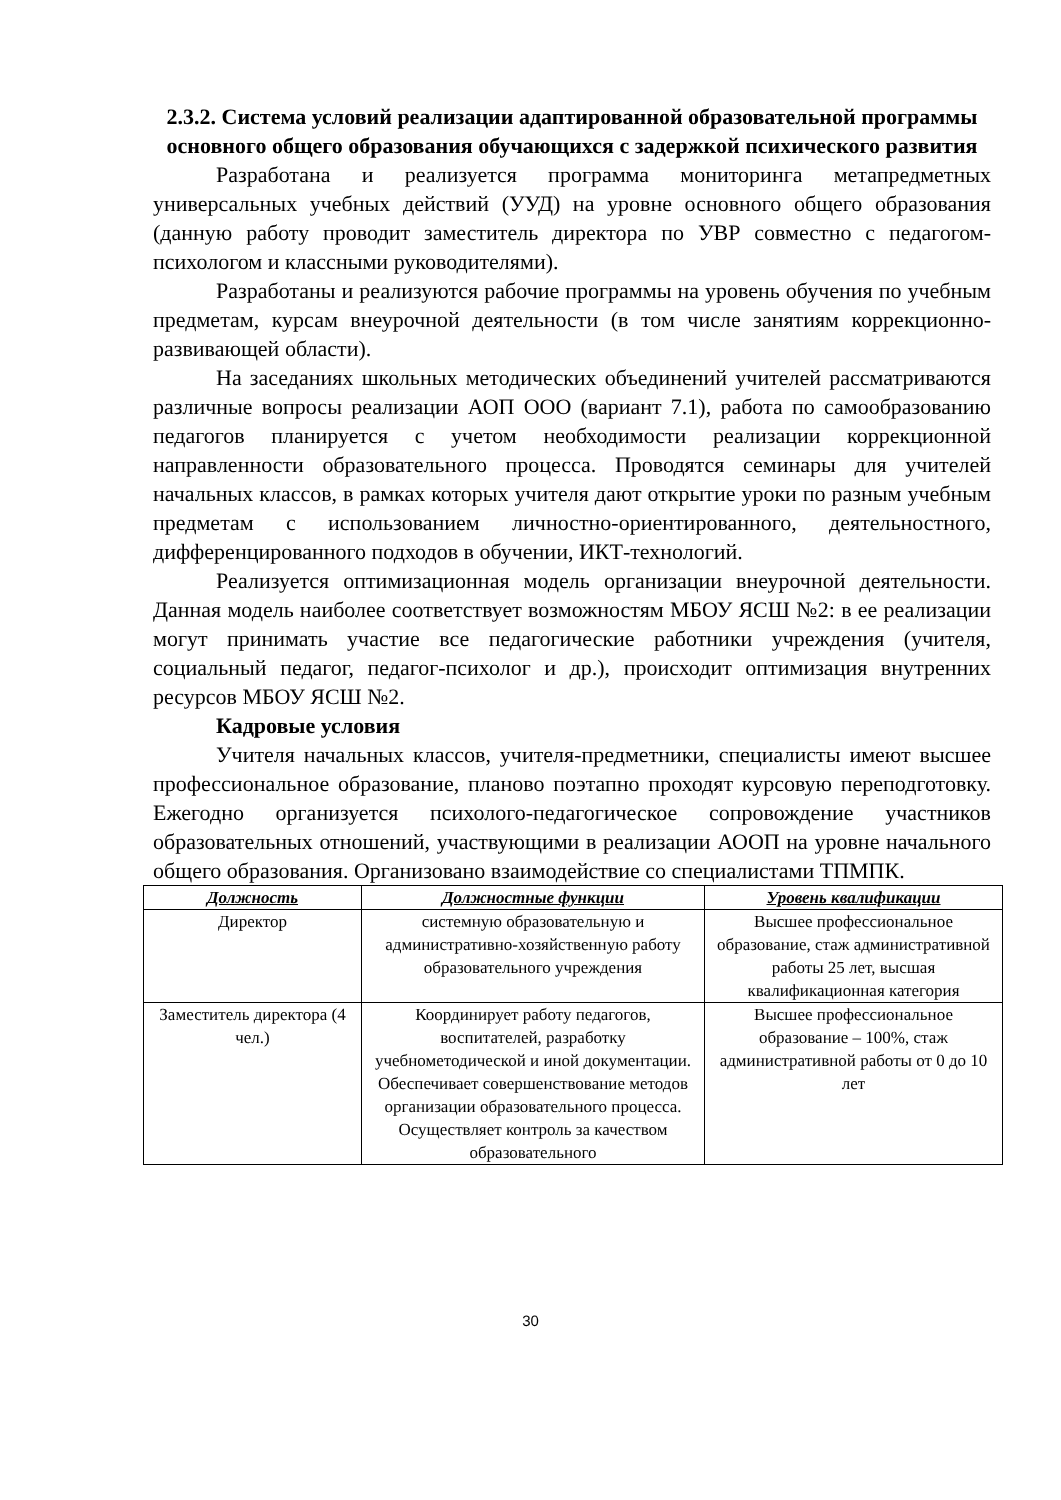2.3.2. Система условий реализации адаптированной образовательной программы основного общего образования обучающихся с задержкой психического развития
Разработана и реализуется программа мониторинга метапредметных универсальных учебных действий (УУД) на уровне основного общего образования (данную работу проводит заместитель директора по УВР совместно с педагогом-психологом и классными руководителями).
Разработаны и реализуются рабочие программы на уровень обучения по учебным предметам, курсам внеурочной деятельности (в том числе занятиям коррекционно-развивающей области).
На заседаниях школьных методических объединений учителей рассматриваются различные вопросы реализации АОП ООО (вариант 7.1), работа по самообразованию педагогов планируется с учетом необходимости реализации коррекционной направленности образовательного процесса. Проводятся семинары для учителей начальных классов, в рамках которых учителя дают открытие уроки по разным учебным предметам с использованием личностно-ориентированного, деятельностного, дифференцированного подходов в обучении, ИКТ-технологий.
Реализуется оптимизационная модель организации внеурочной деятельности. Данная модель наиболее соответствует возможностям МБОУ ЯСШ №2: в ее реализации могут принимать участие все педагогические работники учреждения (учителя, социальный педагог, педагог-психолог и др.), происходит оптимизация внутренних ресурсов МБОУ ЯСШ №2.
Кадровые условия
Учителя начальных классов, учителя-предметники, специалисты имеют высшее профессиональное образование, планово поэтапно проходят курсовую переподготовку. Ежегодно организуется психолого-педагогическое сопровождение участников образовательных отношений, участвующими в реализации АООП на уровне начального общего образования. Организовано взаимодействие со специалистами ТПМПК.
| Должность | Должностные функции | Уровень квалификации |
| --- | --- | --- |
| Директор | системную образовательную и административно-хозяйственную работу образовательного учреждения | Высшее профессиональное образование, стаж административной работы 25 лет, высшая квалификационная категория |
| Заместитель директора (4 чел.) | Координирует работу педагогов, воспитателей, разработку учебнометодической и иной документации. Обеспечивает совершенствование методов организации образовательного процесса. Осуществляет контроль за качеством образовательного | Высшее профессиональное образование – 100%, стаж административной работы от 0 до 10 лет |
30